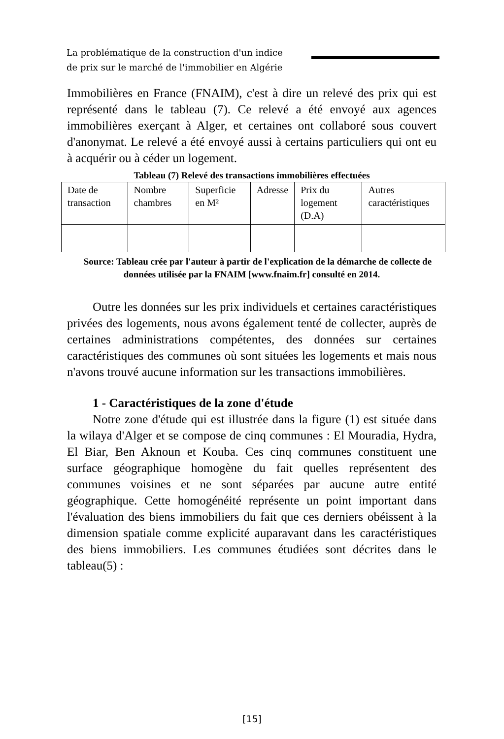La problématique de la construction d'un indice
de prix sur le marché de l'immobilier en Algérie
Immobilières en France (FNAIM), c'est à dire un relevé des prix qui est représenté dans le tableau (7). Ce relevé a été envoyé aux agences immobilières exerçant à Alger, et certaines ont collaboré sous couvert d'anonymat. Le relevé a été envoyé aussi à certains particuliers qui ont eu à acquérir ou à céder un logement.
Tableau (7) Relevé des transactions immobilières effectuées
| Date de transaction | Nombre chambres | Superficie en M² | Adresse | Prix du logement (D.A) | Autres caractéristiques |
Source: Tableau crée par l'auteur à partir de l'explication de la démarche de collecte de données utilisée par la FNAIM [www.fnaim.fr] consulté en 2014.
Outre les données sur les prix individuels et certaines caractéristiques privées des logements, nous avons également tenté de collecter, auprès de certaines administrations compétentes, des données sur certaines caractéristiques des communes où sont situées les logements et mais nous n'avons trouvé aucune information sur les transactions immobilières.
1 - Caractéristiques de la zone d'étude
Notre zone d'étude qui est illustrée dans la figure (1) est située dans la wilaya d'Alger et se compose de cinq communes : El Mouradia, Hydra, El Biar, Ben Aknoun et Kouba. Ces cinq communes constituent une surface géographique homogène du fait quelles représentent des communes voisines et ne sont séparées par aucune autre entité géographique. Cette homogénéité représente un point important dans l'évaluation des biens immobiliers du fait que ces derniers obéissent à la dimension spatiale comme explicité auparavant dans les caractéristiques des biens immobiliers. Les communes étudiées sont décrites dans le tableau(5) :
[15]